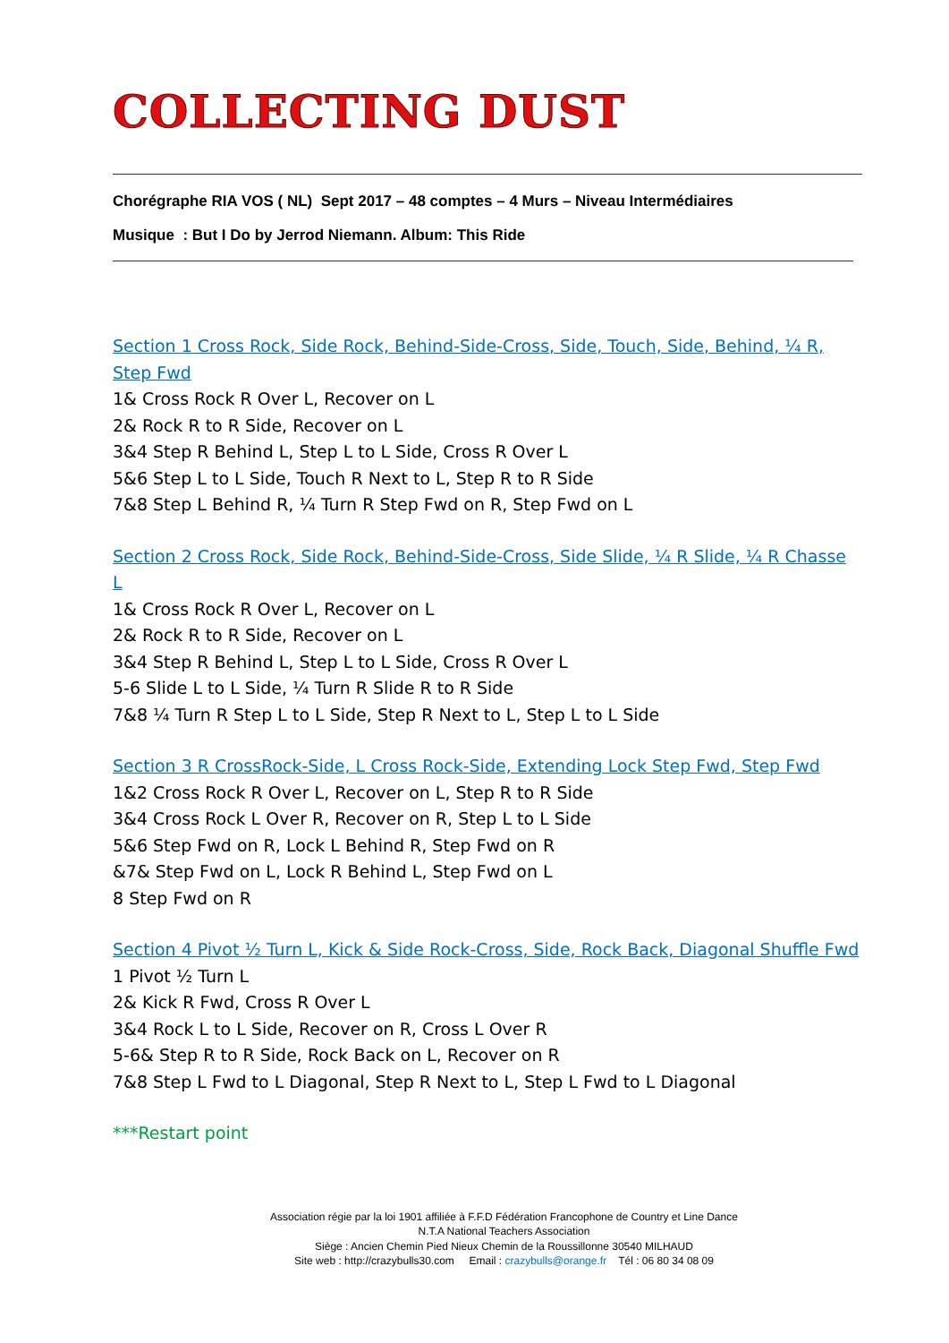COLLECTING DUST
Chorégraphe RIA VOS ( NL) Sept 2017 – 48 comptes – 4 Murs – Niveau Intermédiaires
Musique : But I Do by Jerrod Niemann. Album: This Ride
Section 1 Cross Rock, Side Rock, Behind-Side-Cross, Side, Touch, Side, Behind, ¼ R, Step Fwd
1& Cross Rock R Over L, Recover on L
2& Rock R to R Side, Recover on L
3&4 Step R Behind L, Step L to L Side, Cross R Over L
5&6 Step L to L Side, Touch R Next to L, Step R to R Side
7&8 Step L Behind R, ¼ Turn R Step Fwd on R, Step Fwd on L
Section 2 Cross Rock, Side Rock, Behind-Side-Cross, Side Slide, ¼ R Slide, ¼ R Chasse L
1& Cross Rock R Over L, Recover on L
2& Rock R to R Side, Recover on L
3&4 Step R Behind L, Step L to L Side, Cross R Over L
5-6 Slide L to L Side, ¼ Turn R Slide R to R Side
7&8 ¼ Turn R Step L to L Side, Step R Next to L, Step L to L Side
Section 3 R CrossRock-Side, L Cross Rock-Side, Extending Lock Step Fwd, Step Fwd
1&2 Cross Rock R Over L, Recover on L, Step R to R Side
3&4 Cross Rock L Over R, Recover on R, Step L to L Side
5&6 Step Fwd on R, Lock L Behind R, Step Fwd on R
&7& Step Fwd on L, Lock R Behind L, Step Fwd on L
8 Step Fwd on R
Section 4 Pivot ½ Turn L, Kick & Side Rock-Cross, Side, Rock Back, Diagonal Shuffle Fwd
1 Pivot ½ Turn L
2& Kick R Fwd, Cross R Over L
3&4 Rock L to L Side, Recover on R, Cross L Over R
5-6& Step R to R Side, Rock Back on L, Recover on R
7&8 Step L Fwd to L Diagonal, Step R Next to L, Step L Fwd to L Diagonal
***Restart point
Association régie par la loi 1901 affiliée à F.F.D Fédération Francophone de Country et Line Dance
N.T.A National Teachers Association
Siège : Ancien Chemin Pied Nieux Chemin de la Roussillonne 30540 MILHAUD
Site web : http://crazybulls30.com Email : crazybulls@orange.fr Tél : 06 80 34 08 09